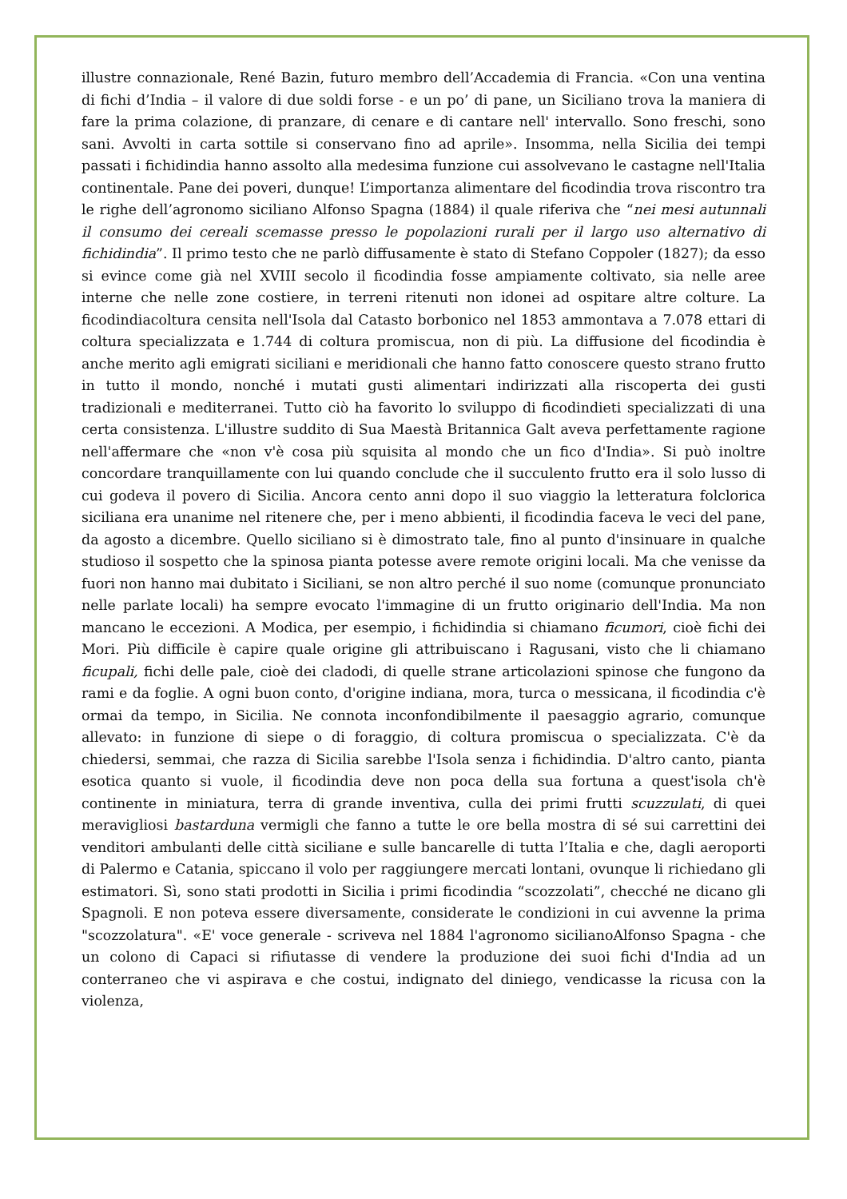illustre connazionale, René Bazin, futuro membro dell’Accademia di Francia. «Con una ventina di fichi d’India – il valore di due soldi forse - e un po’ di pane, un Siciliano trova la maniera di fare la prima colazione, di pranzare, di cenare e di cantare nell' intervallo. Sono freschi, sono sani. Avvolti in carta sottile si conservano fino ad aprile». Insomma, nella Sicilia dei tempi passati i fichidindia hanno assolto alla medesima funzione cui assolvevano le castagne nell'Italia continentale. Pane dei poveri, dunque! L’importanza alimentare del ficodindia trova riscontro tra le righe dell’agronomo siciliano Alfonso Spagna (1884) il quale riferiva che “nei mesi autunnali il consumo dei cereali scemasse presso le popolazioni rurali per il largo uso alternativo di fichidindia”. Il primo testo che ne parlò diffusamente è stato di Stefano Coppoler (1827); da esso si evince come già nel XVIII secolo il ficodindia fosse ampiamente coltivato, sia nelle aree interne che nelle zone costiere, in terreni ritenuti non idonei ad ospitare altre colture. La ficodindiacoltura censita nell'Isola dal Catasto borbonico nel 1853 ammontava a 7.078 ettari di coltura specializzata e 1.744 di coltura promiscua, non di più. La diffusione del ficodindia è anche merito agli emigrati siciliani e meridionali che hanno fatto conoscere questo strano frutto in tutto il mondo, nonché i mutati gusti alimentari indirizzati alla riscoperta dei gusti tradizionali e mediterranei. Tutto ciò ha favorito lo sviluppo di ficodindieti specializzati di una certa consistenza. L'illustre suddito di Sua Maestà Britannica Galt aveva perfettamente ragione nell'affermare che «non v'è cosa più squisita al mondo che un fico d'India». Si può inoltre concordare tranquillamente con lui quando conclude che il succulento frutto era il solo lusso di cui godeva il povero di Sicilia. Ancora cento anni dopo il suo viaggio la letteratura folclorica siciliana era unanime nel ritenere che, per i meno abbienti, il ficodindia faceva le veci del pane, da agosto a dicembre. Quello siciliano si è dimostrato tale, fino al punto d'insinuare in qualche studioso il sospetto che la spinosa pianta potesse avere remote origini locali. Ma che venisse da fuori non hanno mai dubitato i Siciliani, se non altro perché il suo nome (comunque pronunciato nelle parlate locali) ha sempre evocato l'immagine di un frutto originario dell'India. Ma non mancano le eccezioni. A Modica, per esempio, i fichidindia si chiamano ficumori, cioè fichi dei Mori. Più difficile è capire quale origine gli attribuiscano i Ragusani, visto che li chiamano ficupali, fichi delle pale, cioè dei cladodi, di quelle strane articolazioni spinose che fungono da rami e da foglie. A ogni buon conto, d'origine indiana, mora, turca o messicana, il ficodindia c'è ormai da tempo, in Sicilia. Ne connota inconfondibilmente il paesaggio agrario, comunque allevato: in funzione di siepe o di foraggio, di coltura promiscua o specializzata. C'è da chiedersi, semmai, che razza di Sicilia sarebbe l'Isola senza i fichidindia. D'altro canto, pianta esotica quanto si vuole, il ficodindia deve non poca della sua fortuna a quest'isola ch'è continente in miniatura, terra di grande inventiva, culla dei primi frutti scuzzulati, di quei meravigliosi bastarduna vermigli che fanno a tutte le ore bella mostra di sé sui carrettini dei venditori ambulanti delle città siciliane e sulle bancarelle di tutta l’Italia e che, dagli aeroporti di Palermo e Catania, spiccano il volo per raggiungere mercati lontani, ovunque li richiedano gli estimatori. Sì, sono stati prodotti in Sicilia i primi ficodindia “scozzolati”, checché ne dicano gli Spagnoli. E non poteva essere diversamente, considerate le condizioni in cui avvenne la prima "scozzolatura". «E' voce generale - scriveva nel 1884 l'agronomo sicilianoAlfonso Spagna - che un colono di Capaci si rifiutasse di vendere la produzione dei suoi fichi d'India ad un conterraneo che vi aspirava e che costui, indignato del diniego, vendicasse la ricusa con la violenza,